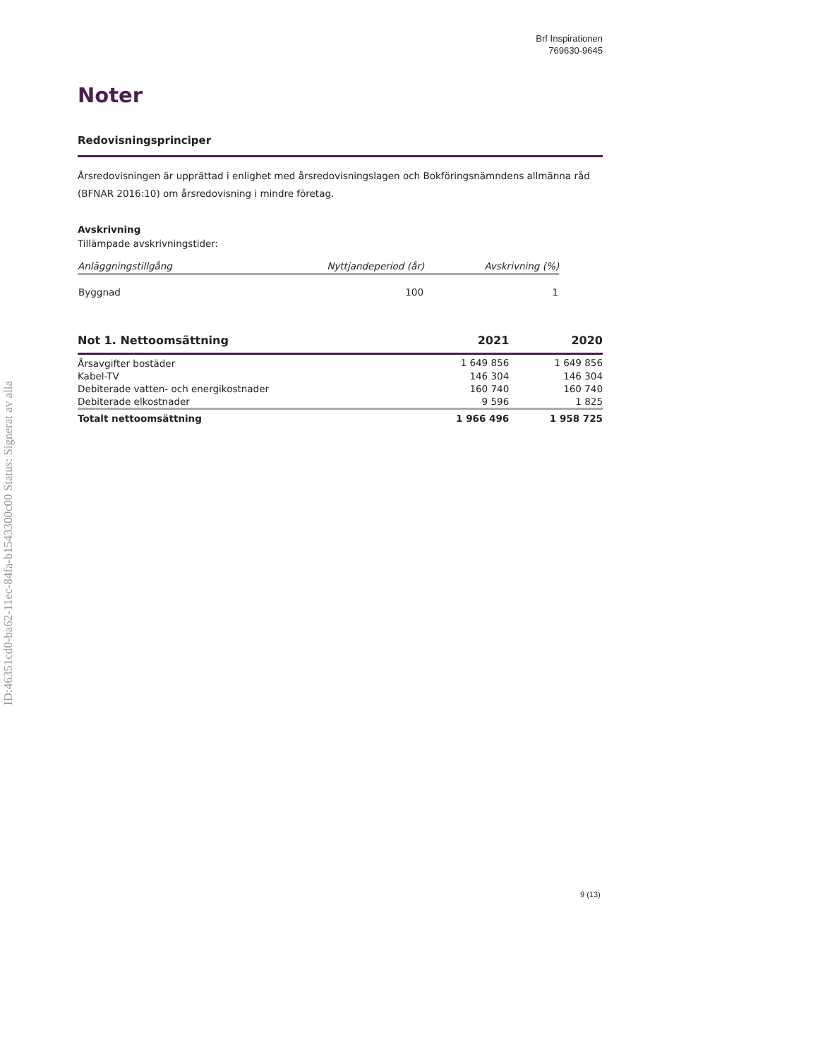ID:46351cd0-ba62-11ec-84fa-b1543300c00 Status: Signerat av alla
Brf Inspirationen
769630-9645
Noter
Redovisningsprinciper
Årsredovisningen är upprättad i enlighet med årsredovisningslagen och Bokföringsnämndens allmänna råd (BFNAR 2016:10) om årsredovisning i mindre företag.
Avskrivning
Tillämpade avskrivningstider:
| Anläggningstillgång | Nyttjandeperiod (år) | Avskrivning (%) |
| --- | --- | --- |
| Byggnad | 100 | 1 |
| Not 1. Nettoomsättning | 2021 | 2020 |
| --- | --- | --- |
| Årsavgifter bostäder | 1 649 856 | 1 649 856 |
| Kabel-TV | 146 304 | 146 304 |
| Debiterade vatten- och energikostnader | 160 740 | 160 740 |
| Debiterade elkostnader | 9 596 | 1 825 |
| Totalt nettoomsättning | 1 966 496 | 1 958 725 |
9 (13)